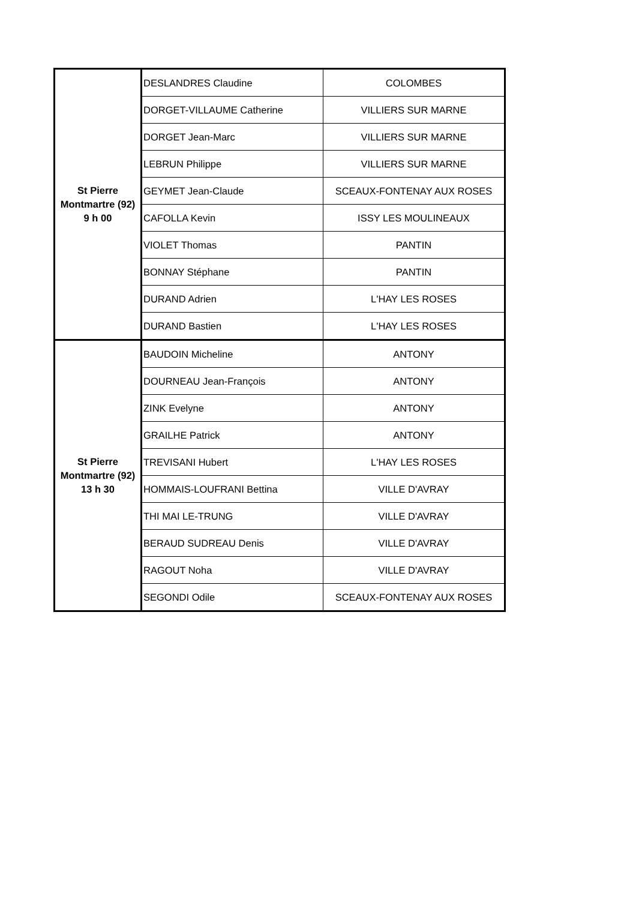| St Pierre Montmartre (92) 9 h 00 | DESLANDRES Claudine | COLOMBES |
| | DORGET-VILLAUME Catherine | VILLIERS SUR MARNE |
| | DORGET Jean-Marc | VILLIERS SUR MARNE |
| | LEBRUN Philippe | VILLIERS SUR MARNE |
| | GEYMET Jean-Claude | SCEAUX-FONTENAY AUX ROSES |
| | CAFOLLA Kevin | ISSY LES MOULINEAUX |
| | VIOLET Thomas | PANTIN |
| | BONNAY Stéphane | PANTIN |
| | DURAND Adrien | L'HAY LES ROSES |
| | DURAND Bastien | L'HAY LES ROSES |
| St Pierre Montmartre (92) 13 h 30 | BAUDOIN Micheline | ANTONY |
| | DOURNEAU Jean-François | ANTONY |
| | ZINK Evelyne | ANTONY |
| | GRAILHE Patrick | ANTONY |
| | TREVISANI Hubert | L'HAY LES ROSES |
| | HOMMAIS-LOUFRANI Bettina | VILLE D'AVRAY |
| | THI MAI LE-TRUNG | VILLE D'AVRAY |
| | BERAUD SUDREAU Denis | VILLE D'AVRAY |
| | RAGOUT Noha | VILLE D'AVRAY |
| | SEGONDI Odile | SCEAUX-FONTENAY AUX ROSES |